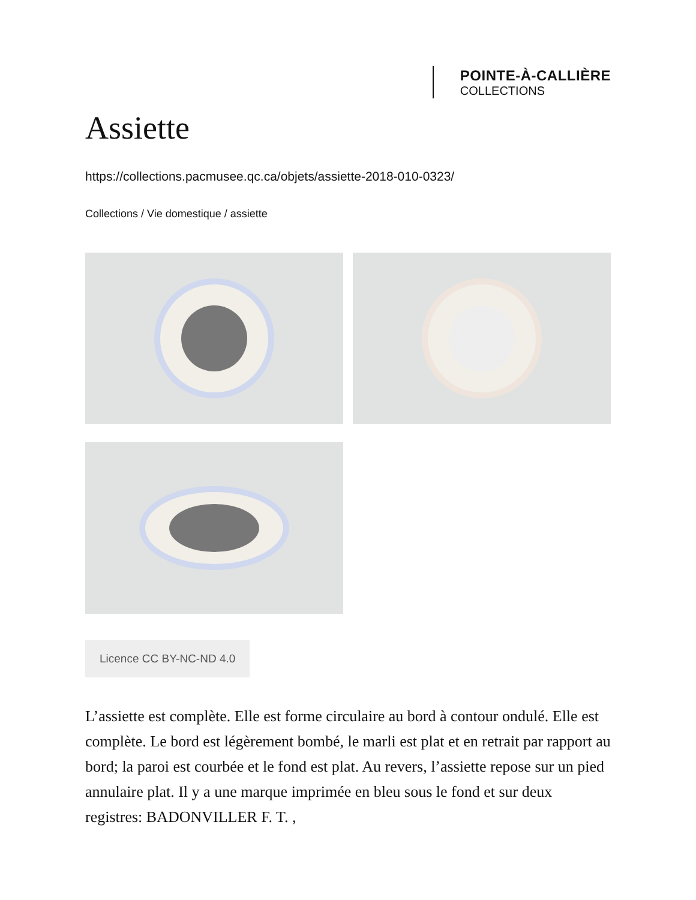POINTE-À-CALLIÈRE
COLLECTIONS
Assiette
https://collections.pacmusee.qc.ca/objets/assiette-2018-010-0323/
Collections / Vie domestique / assiette
Licence CC BY-NC-ND 4.0
L’assiette est complète. Elle est forme circulaire au bord à contour ondulé. Elle est complète. Le bord est légèrement bombé, le marli est plat et en retrait par rapport au bord; la paroi est courbée et le fond est plat. Au revers, l’assiette repose sur un pied annulaire plat. Il y a une marque imprimée en bleu sous le fond et sur deux registres: BADONVILLER F. T. ,